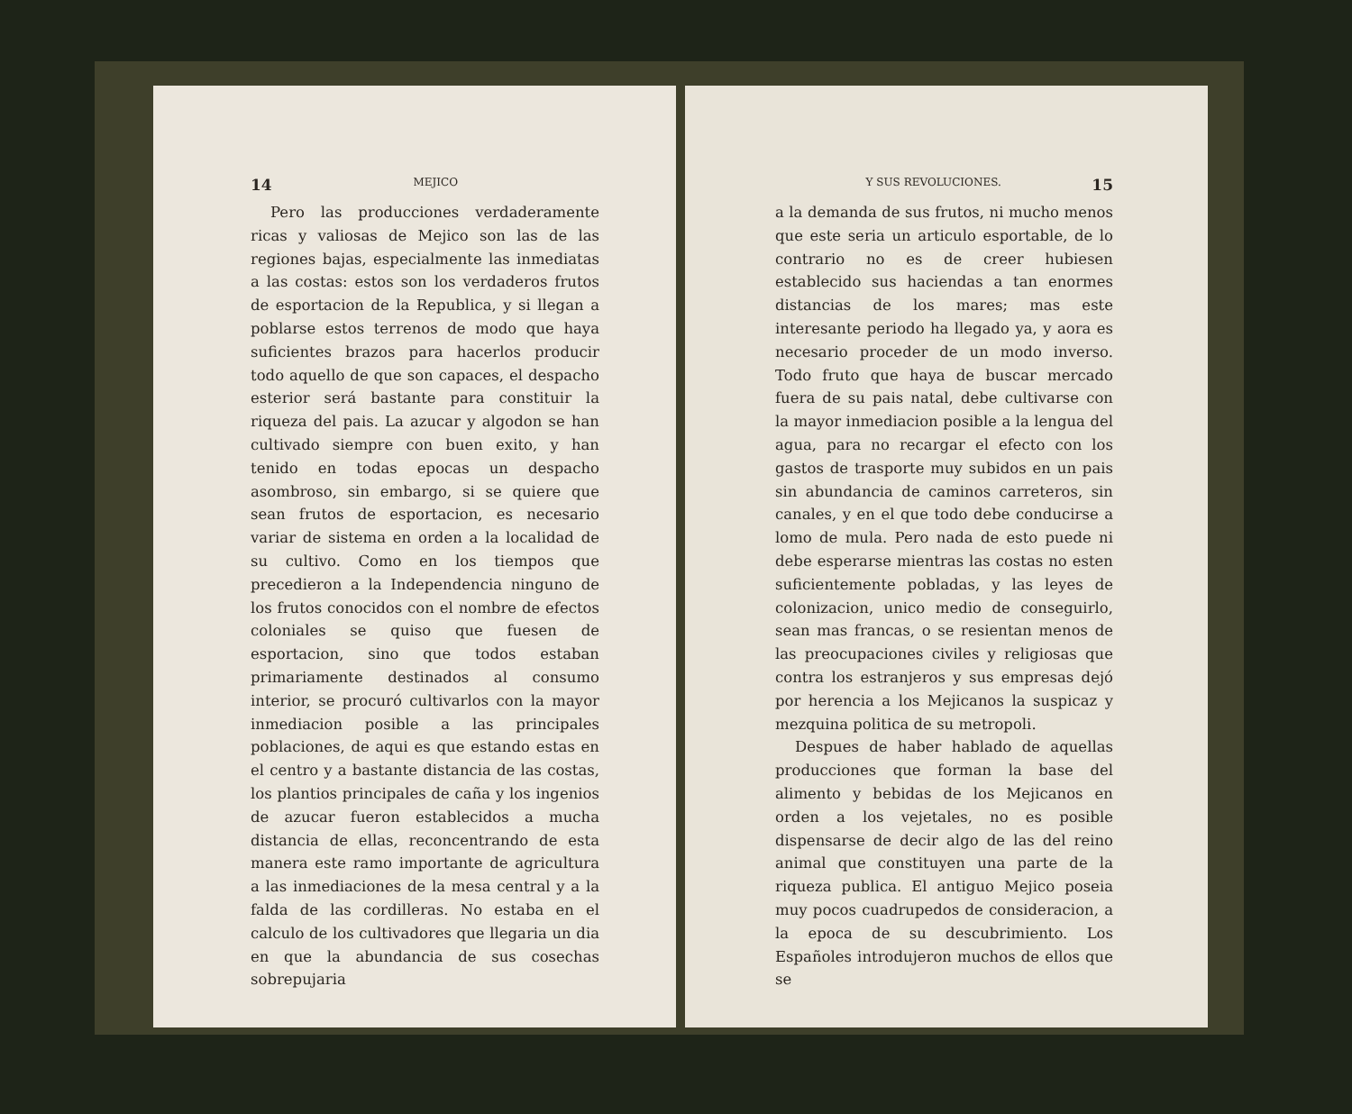14 MEJICO
Pero las producciones verdaderamente ricas y valiosas de Mejico son las de las regiones bajas, especialmente las inmediatas a las costas: estos son los verdaderos frutos de esportacion de la Republica, y si llegan a poblarse estos terrenos de modo que haya suficientes brazos para hacerlos producir todo aquello de que son capaces, el despacho esterior será bastante para constituir la riqueza del pais. La azucar y algodon se han cultivado siempre con buen exito, y han tenido en todas epocas un despacho asombroso, sin embargo, si se quiere que sean frutos de esportacion, es necesario variar de sistema en orden a la localidad de su cultivo. Como en los tiempos que precedieron a la Independencia ninguno de los frutos conocidos con el nombre de efectos coloniales se quiso que fuesen de esportacion, sino que todos estaban primariamente destinados al consumo interior, se procuró cultivarlos con la mayor inmediacion posible a las principales poblaciones, de aqui es que estando estas en el centro y a bastante distancia de las costas, los plantios principales de caña y los ingenios de azucar fueron establecidos a mucha distancia de ellas, reconcentrando de esta manera este ramo importante de agricultura a las inmediaciones de la mesa central y a la falda de las cordilleras. No estaba en el calculo de los cultivadores que llegaria un dia en que la abundancia de sus cosechas sobrepujaria
Y SUS REVOLUCIONES. 15
a la demanda de sus frutos, ni mucho menos que este seria un articulo esportable, de lo contrario no es de creer hubiesen establecido sus haciendas a tan enormes distancias de los mares; mas este interesante periodo ha llegado ya, y aora es necesario proceder de un modo inverso. Todo fruto que haya de buscar mercado fuera de su pais natal, debe cultivarse con la mayor inmediacion posible a la lengua del agua, para no recargar el efecto con los gastos de trasporte muy subidos en un pais sin abundancia de caminos carreteros, sin canales, y en el que todo debe conducirse a lomo de mula. Pero nada de esto puede ni debe esperarse mientras las costas no esten suficientemente pobladas, y las leyes de colonizacion, unico medio de conseguirlo, sean mas francas, o se resientan menos de las preocupaciones civiles y religiosas que contra los estranjeros y sus empresas dejó por herencia a los Mejicanos la suspicaz y mezquina politica de su metropoli.
Despues de haber hablado de aquellas producciones que forman la base del alimento y bebidas de los Mejicanos en orden a los vejetales, no es posible dispensarse de decir algo de las del reino animal que constituyen una parte de la riqueza publica. El antiguo Mejico poseia muy pocos cuadrupedos de consideracion, a la epoca de su descubrimiento. Los Españoles introdujeron muchos de ellos que se